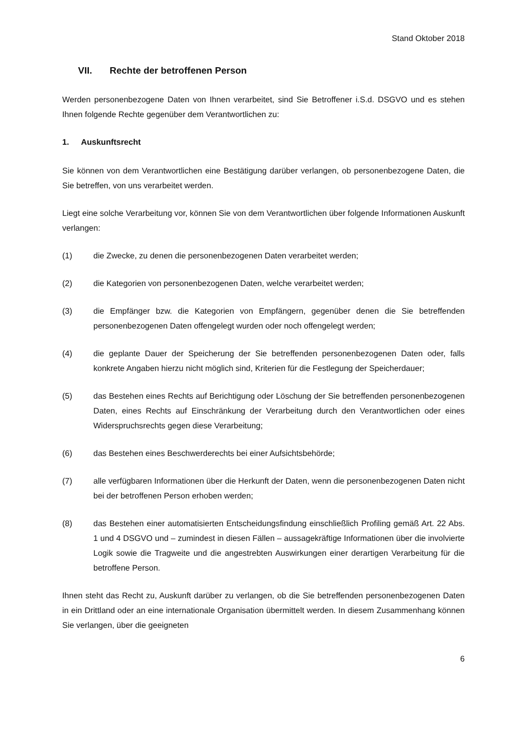Stand Oktober 2018
VII. Rechte der betroffenen Person
Werden personenbezogene Daten von Ihnen verarbeitet, sind Sie Betroffener i.S.d. DSGVO und es stehen Ihnen folgende Rechte gegenüber dem Verantwortlichen zu:
1. Auskunftsrecht
Sie können von dem Verantwortlichen eine Bestätigung darüber verlangen, ob personenbezogene Daten, die Sie betreffen, von uns verarbeitet werden.
Liegt eine solche Verarbeitung vor, können Sie von dem Verantwortlichen über folgende Informationen Auskunft verlangen:
(1) die Zwecke, zu denen die personenbezogenen Daten verarbeitet werden;
(2) die Kategorien von personenbezogenen Daten, welche verarbeitet werden;
(3) die Empfänger bzw. die Kategorien von Empfängern, gegenüber denen die Sie betreffenden personenbezogenen Daten offengelegt wurden oder noch offengelegt werden;
(4) die geplante Dauer der Speicherung der Sie betreffenden personenbezogenen Daten oder, falls konkrete Angaben hierzu nicht möglich sind, Kriterien für die Festlegung der Speicherdauer;
(5) das Bestehen eines Rechts auf Berichtigung oder Löschung der Sie betreffenden personenbezogenen Daten, eines Rechts auf Einschränkung der Verarbeitung durch den Verantwortlichen oder eines Widerspruchsrechts gegen diese Verarbeitung;
(6) das Bestehen eines Beschwerderechts bei einer Aufsichtsbehörde;
(7) alle verfügbaren Informationen über die Herkunft der Daten, wenn die personenbezogenen Daten nicht bei der betroffenen Person erhoben werden;
(8) das Bestehen einer automatisierten Entscheidungsfindung einschließlich Profiling gemäß Art. 22 Abs. 1 und 4 DSGVO und – zumindest in diesen Fällen – aussagekräftige Informationen über die involvierte Logik sowie die Tragweite und die angestrebten Auswirkungen einer derartigen Verarbeitung für die betroffene Person.
Ihnen steht das Recht zu, Auskunft darüber zu verlangen, ob die Sie betreffenden personenbezogenen Daten in ein Drittland oder an eine internationale Organisation übermittelt werden. In diesem Zusammenhang können Sie verlangen, über die geeigneten
6